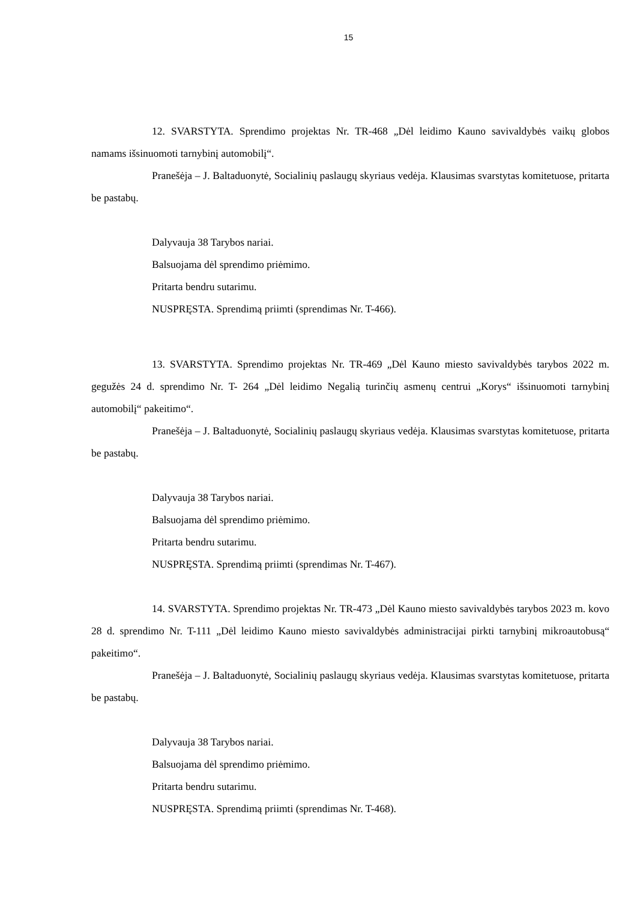15
12. SVARSTYTA. Sprendimo projektas Nr. TR-468 „Dėl leidimo Kauno savivaldybės vaikų globos namams išsinuomoti tarnybinį automobilį“.
Pranešėja – J. Baltaduonytė, Socialinių paslaugų skyriaus vedėja. Klausimas svarstytas komitetuose, pritarta be pastabų.
Dalyvauja 38 Tarybos nariai.
Balsuojama dėl sprendimo priėmimo.
Pritarta bendru sutarimu.
NUSPRĘSTA. Sprendimą priimti (sprendimas Nr. T-466).
13. SVARSTYTA. Sprendimo projektas Nr. TR-469 „Dėl Kauno miesto savivaldybės tarybos 2022 m. gegužės 24 d. sprendimo Nr. T- 264 „Dėl leidimo Negalią turinčių asmenų centrui „Korys“ išsinuomoti tarnybinį automobilį“ pakeitimo“.
Pranešėja – J. Baltaduonytė, Socialinių paslaugų skyriaus vedėja. Klausimas svarstytas komitetuose, pritarta be pastabų.
Dalyvauja 38 Tarybos nariai.
Balsuojama dėl sprendimo priėmimo.
Pritarta bendru sutarimu.
NUSPRĘSTA. Sprendimą priimti (sprendimas Nr. T-467).
14. SVARSTYTA. Sprendimo projektas Nr. TR-473 „Dėl Kauno miesto savivaldybės tarybos 2023 m. kovo 28 d. sprendimo Nr. T-111 „Dėl leidimo Kauno miesto savivaldybės administracijai pirkti tarnybinį mikroautobusą“ pakeitimo“.
Pranešėja – J. Baltaduonytė, Socialinių paslaugų skyriaus vedėja. Klausimas svarstytas komitetuose, pritarta be pastabų.
Dalyvauja 38 Tarybos nariai.
Balsuojama dėl sprendimo priėmimo.
Pritarta bendru sutarimu.
NUSPRĘSTA. Sprendimą priimti (sprendimas Nr. T-468).